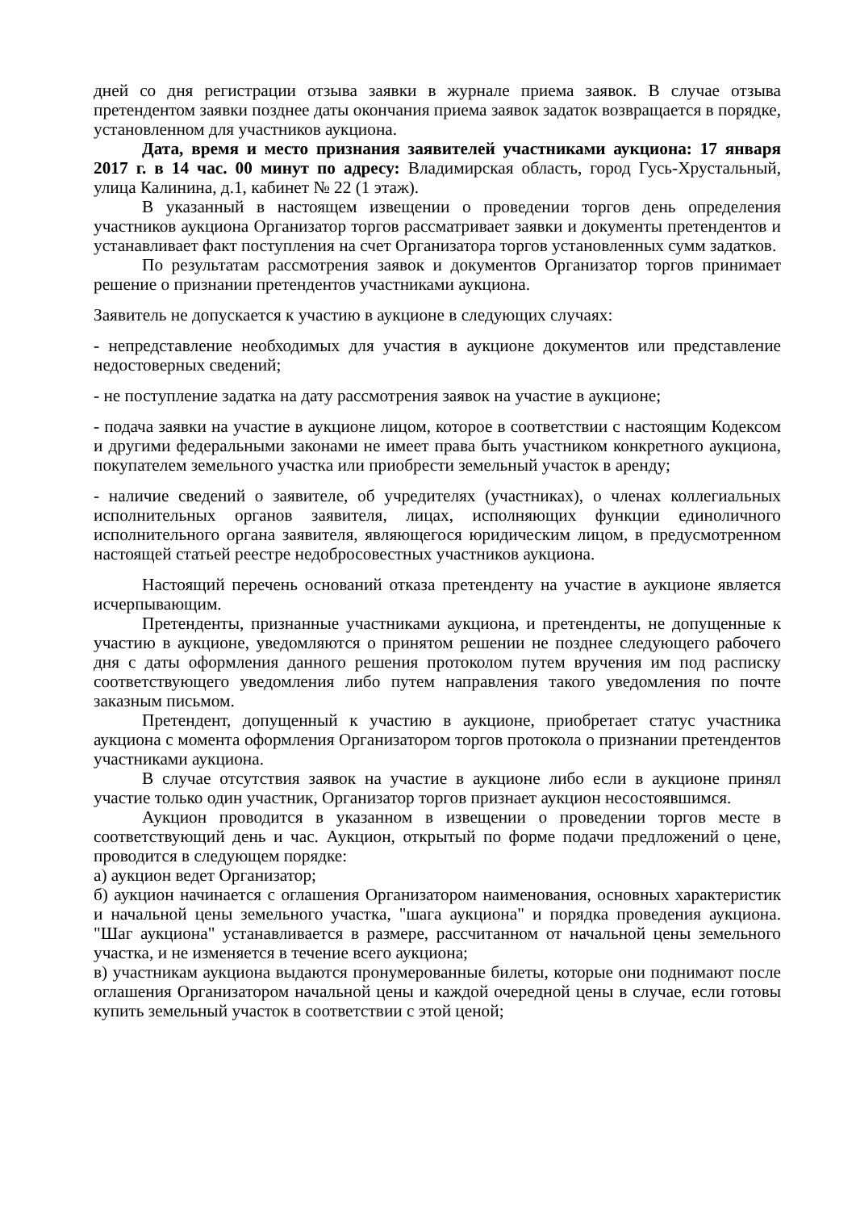дней со дня регистрации отзыва заявки в журнале приема заявок. В случае отзыва претендентом заявки позднее даты окончания приема заявок задаток возвращается в порядке, установленном для участников аукциона.
Дата, время и место признания заявителей участниками аукциона: 17 января 2017 г. в 14 час. 00 минут по адресу: Владимирская область, город Гусь-Хрустальный, улица Калинина, д.1, кабинет № 22 (1 этаж).
В указанный в настоящем извещении о проведении торгов день определения участников аукциона Организатор торгов рассматривает заявки и документы претендентов и устанавливает факт поступления на счет Организатора торгов установленных сумм задатков.
По результатам рассмотрения заявок и документов Организатор торгов принимает решение о признании претендентов участниками аукциона.
Заявитель не допускается к участию в аукционе в следующих случаях:
- непредставление необходимых для участия в аукционе документов или представление недостоверных сведений;
- не поступление задатка на дату рассмотрения заявок на участие в аукционе;
- подача заявки на участие в аукционе лицом, которое в соответствии с настоящим Кодексом и другими федеральными законами не имеет права быть участником конкретного аукциона, покупателем земельного участка или приобрести земельный участок в аренду;
- наличие сведений о заявителе, об учредителях (участниках), о членах коллегиальных исполнительных органов заявителя, лицах, исполняющих функции единоличного исполнительного органа заявителя, являющегося юридическим лицом, в предусмотренном настоящей статьей реестре недобросовестных участников аукциона.
Настоящий перечень оснований отказа претенденту на участие в аукционе является исчерпывающим.
Претенденты, признанные участниками аукциона, и претенденты, не допущенные к участию в аукционе, уведомляются о принятом решении не позднее следующего рабочего дня с даты оформления данного решения протоколом путем вручения им под расписку соответствующего уведомления либо путем направления такого уведомления по почте заказным письмом.
Претендент, допущенный к участию в аукционе, приобретает статус участника аукциона с момента оформления Организатором торгов протокола о признании претендентов участниками аукциона.
В случае отсутствия заявок на участие в аукционе либо если в аукционе принял участие только один участник, Организатор торгов признает аукцион несостоявшимся.
Аукцион проводится в указанном в извещении о проведении торгов месте в соответствующий день и час. Аукцион, открытый по форме подачи предложений о цене, проводится в следующем порядке:
а) аукцион ведет Организатор;
б) аукцион начинается с оглашения Организатором наименования, основных характеристик и начальной цены земельного участка, "шага аукциона" и порядка проведения аукциона. "Шаг аукциона" устанавливается в размере, рассчитанном от начальной цены земельного участка, и не изменяется в течение всего аукциона;
в) участникам аукциона выдаются пронумерованные билеты, которые они поднимают после оглашения Организатором начальной цены и каждой очередной цены в случае, если готовы купить земельный участок в соответствии с этой ценой;